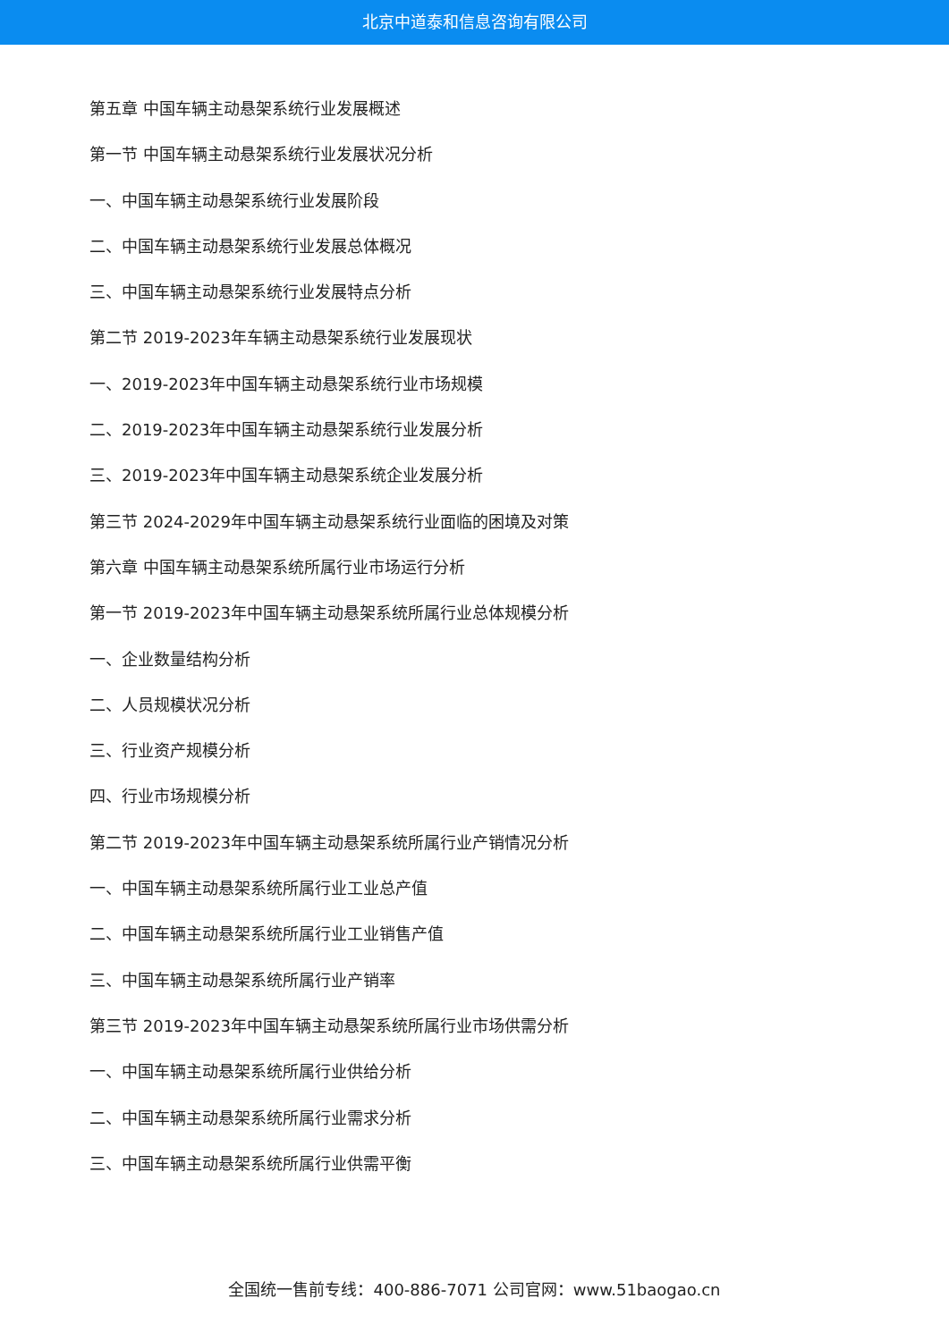北京中道泰和信息咨询有限公司
第五章 中国车辆主动悬架系统行业发展概述
第一节 中国车辆主动悬架系统行业发展状况分析
一、中国车辆主动悬架系统行业发展阶段
二、中国车辆主动悬架系统行业发展总体概况
三、中国车辆主动悬架系统行业发展特点分析
第二节 2019-2023年车辆主动悬架系统行业发展现状
一、2019-2023年中国车辆主动悬架系统行业市场规模
二、2019-2023年中国车辆主动悬架系统行业发展分析
三、2019-2023年中国车辆主动悬架系统企业发展分析
第三节 2024-2029年中国车辆主动悬架系统行业面临的困境及对策
第六章 中国车辆主动悬架系统所属行业市场运行分析
第一节 2019-2023年中国车辆主动悬架系统所属行业总体规模分析
一、企业数量结构分析
二、人员规模状况分析
三、行业资产规模分析
四、行业市场规模分析
第二节 2019-2023年中国车辆主动悬架系统所属行业产销情况分析
一、中国车辆主动悬架系统所属行业工业总产值
二、中国车辆主动悬架系统所属行业工业销售产值
三、中国车辆主动悬架系统所属行业产销率
第三节 2019-2023年中国车辆主动悬架系统所属行业市场供需分析
一、中国车辆主动悬架系统所属行业供给分析
二、中国车辆主动悬架系统所属行业需求分析
三、中国车辆主动悬架系统所属行业供需平衡
全国统一售前专线：400-886-7071 公司官网：www.51baogao.cn